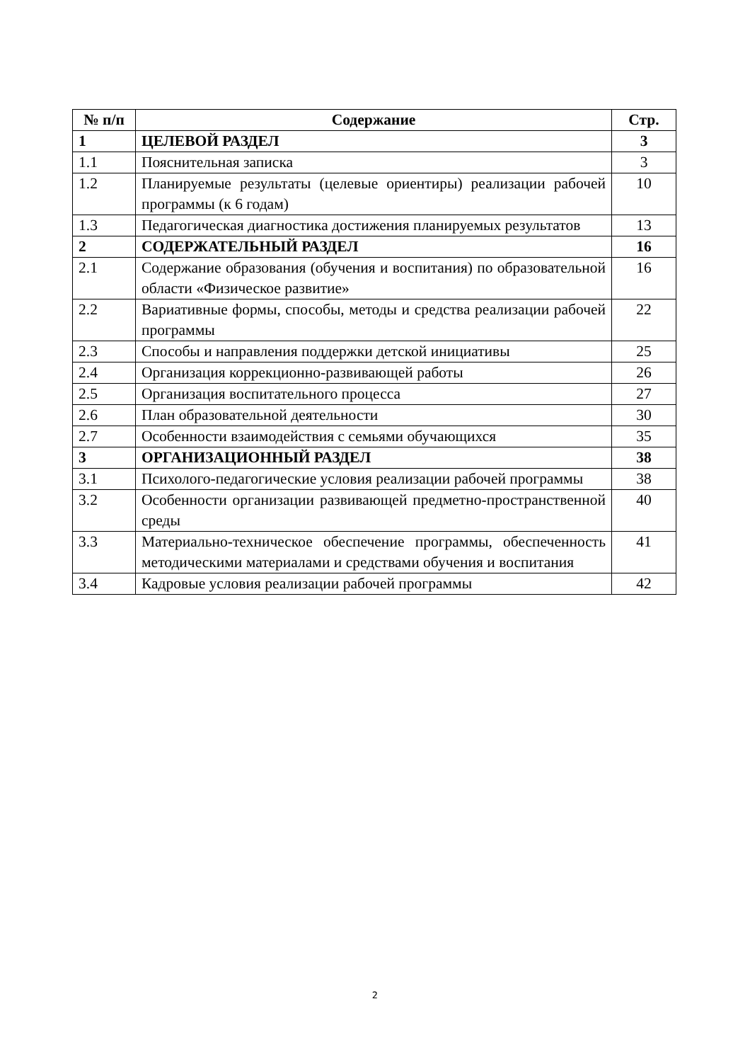| № п/п | Содержание | Стр. |
| --- | --- | --- |
| 1 | ЦЕЛЕВОЙ РАЗДЕЛ | 3 |
| 1.1 | Пояснительная записка | 3 |
| 1.2 | Планируемые результаты (целевые ориентиры) реализации рабочей программы (к 6 годам) | 10 |
| 1.3 | Педагогическая диагностика достижения планируемых результатов | 13 |
| 2 | СОДЕРЖАТЕЛЬНЫЙ РАЗДЕЛ | 16 |
| 2.1 | Содержание образования (обучения и воспитания) по образовательной области «Физическое развитие» | 16 |
| 2.2 | Вариативные формы, способы, методы и средства реализации рабочей программы | 22 |
| 2.3 | Способы и направления поддержки детской инициативы | 25 |
| 2.4 | Организация коррекционно-развивающей работы | 26 |
| 2.5 | Организация воспитательного процесса | 27 |
| 2.6 | План образовательной деятельности | 30 |
| 2.7 | Особенности взаимодействия с семьями обучающихся | 35 |
| 3 | ОРГАНИЗАЦИОННЫЙ РАЗДЕЛ | 38 |
| 3.1 | Психолого-педагогические условия реализации рабочей программы | 38 |
| 3.2 | Особенности организации развивающей предметно-пространственной среды | 40 |
| 3.3 | Материально-техническое обеспечение программы, обеспеченность методическими материалами и средствами обучения и воспитания | 41 |
| 3.4 | Кадровые условия реализации рабочей программы | 42 |
2